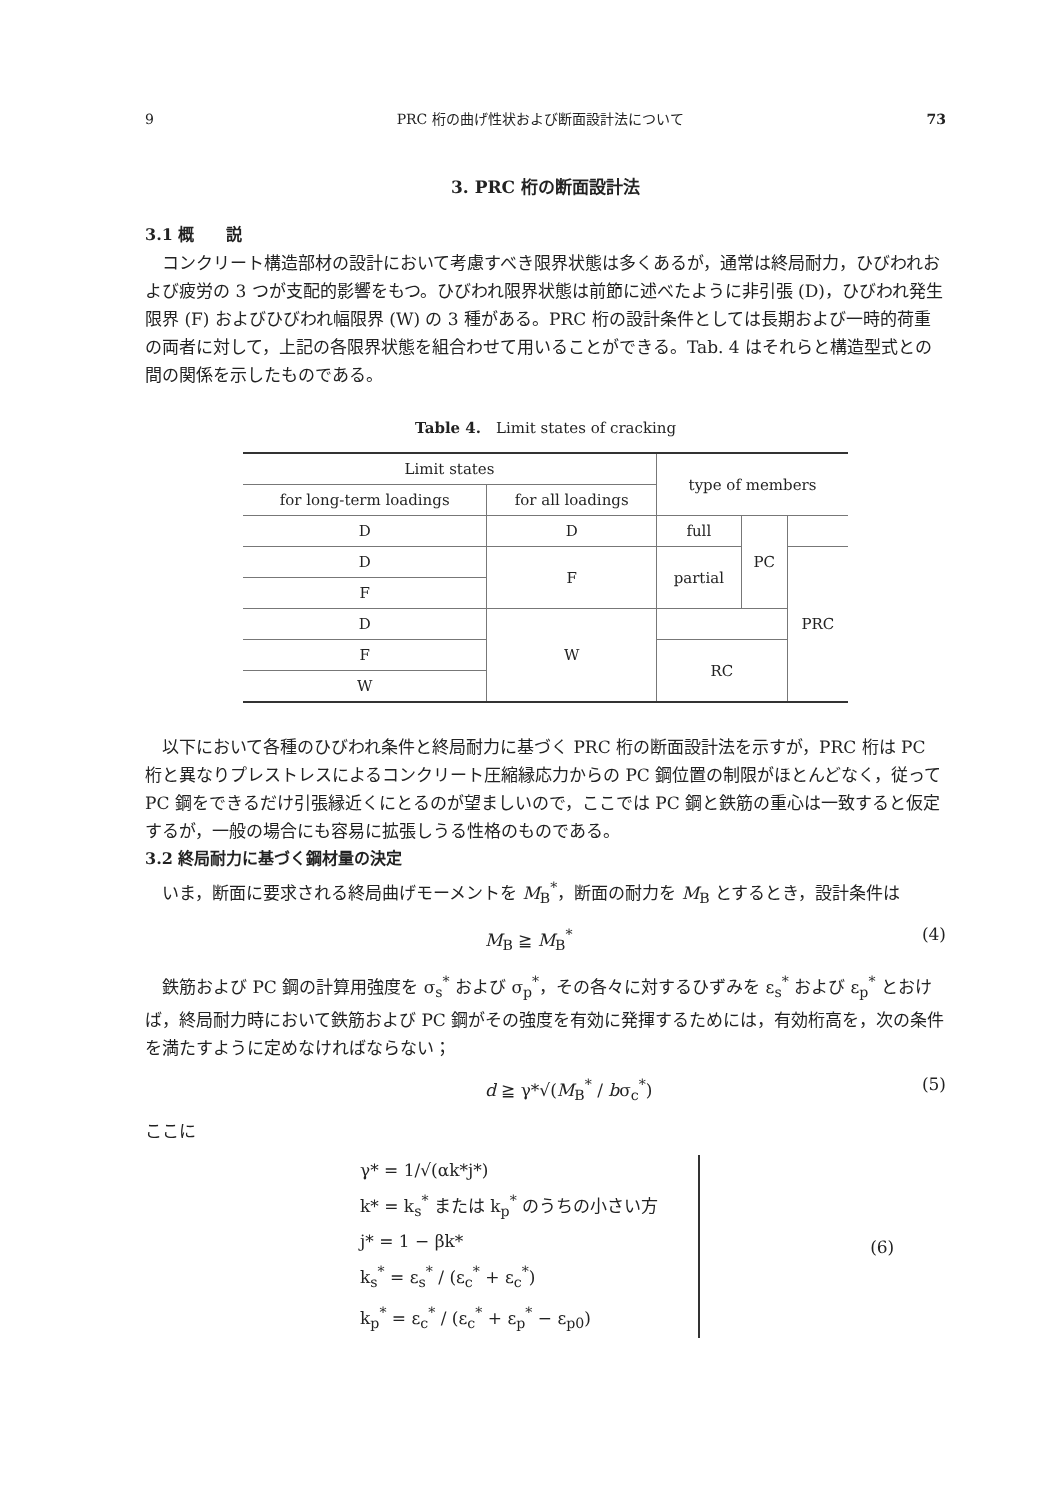9 PRC 桁の曲げ性状および断面設計法について 73
3. PRC 桁の断面設計法
3.1 概　　説
コンクリート構造部材の設計において考慮すべき限界状態は多くあるが，通常は終局耐力，ひびわれおよび疲労の 3 つが支配的影響をもつ。ひびわれ限界状態は前節に述べたように非引張 (D)，ひびわれ発生限界 (F) およびひびわれ幅限界 (W) の 3 種がある。PRC 桁の設計条件としては長期および一時的荷重の両者に対して，上記の各限界状態を組合わせて用いることができる。Tab. 4 はそれらと構造型式との間の関係を示したものである。
Table 4.　Limit states of cracking
| Limit states | | type of members | | |
| for long-term loadings | for all loadings | | | |
| D | D | full | PC | |
| D | F | partial | | PRC |
| F | | | | |
| D | W | | | |
| F | | RC | | |
| W | | | | |
以下において各種のひびわれ条件と終局耐力に基づく PRC 桁の断面設計法を示すが，PRC 桁は PC 桁と異なりプレストレスによるコンクリート圧縮縁応力からの PC 鋼位置の制限がほとんどなく，従って PC 鋼をできるだけ引張縁近くにとるのが望ましいので，ここでは PC 鋼と鉄筋の重心は一致すると仮定するが，一般の場合にも容易に拡張しうる性格のものである。
3.2 終局耐力に基づく鋼材量の決定
いま，断面に要求される終局曲げモーメントを M<sub>B</sub><sup>*</sup>，断面の耐力を M<sub>B</sub> とするとき，設計条件は
M<sub>B</sub> ≧ M<sub>B</sub><sup>*</sup> (4)
鉄筋および PC 鋼の計算用強度を σ<sub>s</sub><sup>*</sup> および σ<sub>p</sub><sup>*</sup>，その各々に対するひずみを ε<sub>s</sub><sup>*</sup> および ε<sub>p</sub><sup>*</sup> とおけば，終局耐力時において鉄筋および PC 鋼がその強度を有効に発揮するためには，有効桁高を，次の条件を満たすように定めなければならない；
d ≧ γ*√(M<sub>B</sub><sup>*</sup> / bσ<sub>c</sub><sup>*</sup>) (5)
ここに
γ* = 1/√(αk*j*)
k* = k<sub>s</sub><sup>*</sup> または k<sub>p</sub><sup>*</sup> のうちの小さい方
j* = 1 − βk*
k<sub>s</sub><sup>*</sup> = ε<sub>s</sub><sup>*</sup> / (ε<sub>c</sub><sup>*</sup> + ε<sub>c</sub><sup>*</sup>)
k<sub>p</sub><sup>*</sup> = ε<sub>c</sub><sup>*</sup> / (ε<sub>c</sub><sup>*</sup> + ε<sub>p</sub><sup>*</sup> − ε<sub>p0</sub>)
(6)